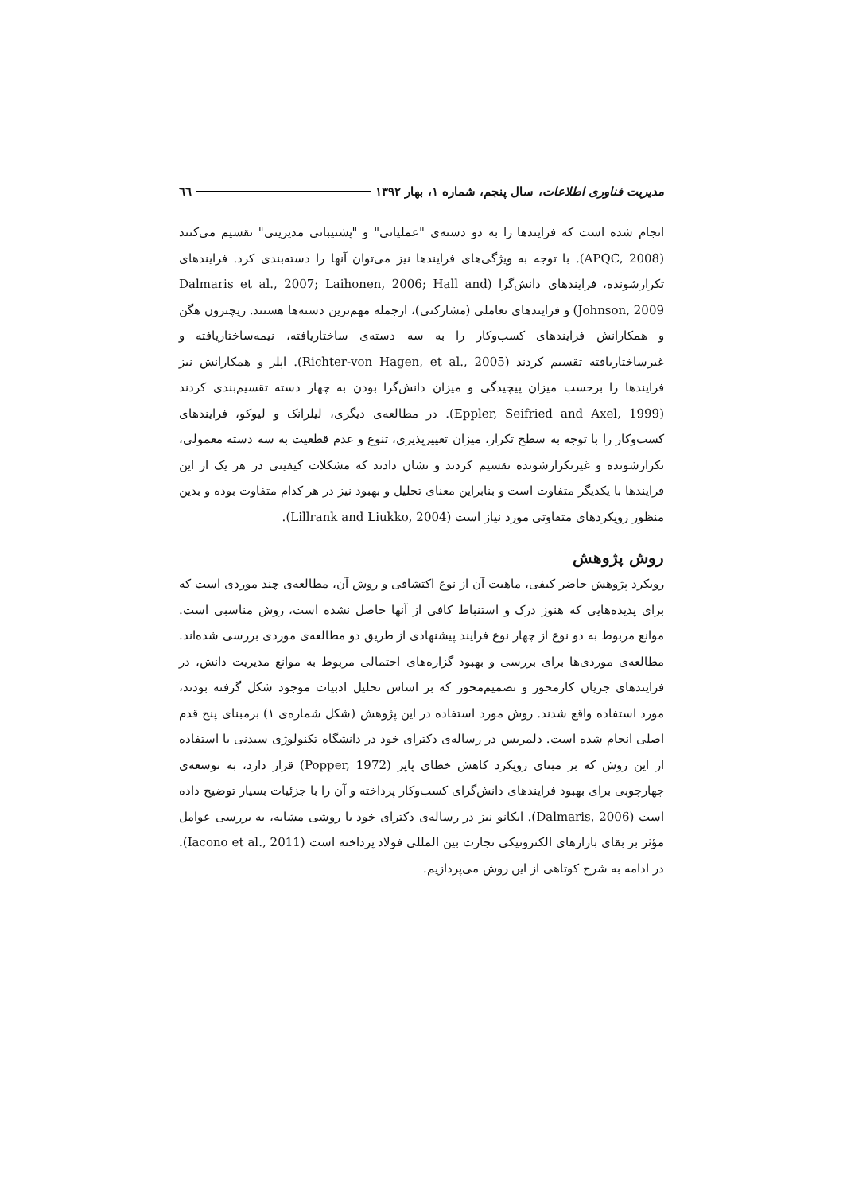مدیریت فناوری اطلاعات، سال پنجم، شماره ۱، بهار ۱۳۹۲ ٦٦
انجام شده است که فرایندها را به دو دسته‌ی "عملیاتی" و "پشتیبانی مدیریتی" تقسیم می‌کنند (APQC, 2008). با توجه به ویژگی‌های فرایندها نیز می‌توان آنها را دسته‌بندی کرد. فرایندهای تکرارشونده، فرایندهای دانش‌گرا (Dalmaris et al., 2007; Laihonen, 2006; Hall and Johnson, 2009) و فرایندهای تعاملی (مشارکتی)، ازجمله مهم‌ترین دسته‌ها هستند. ریچترون هگن و همکارانش فرایندهای کسب‌وکار را به سه دسته‌ی ساختاریافته، نیمه‌ساختاریافته و غیرساختاریافته تقسیم کردند (Richter-von Hagen, et al., 2005). اپلر و همکارانش نیز فرایندها را برحسب میزان پیچیدگی و میزان دانش‌گرا بودن به چهار دسته تقسیم‌بندی کردند (Eppler, Seifried and Axel, 1999). در مطالعه‌ی دیگری، لیلرانک و لیوکو، فرایندهای کسب‌وکار را با توجه به سطح تکرار، میزان تغییرپذیری، تنوع و عدم قطعیت به سه دسته معمولی، تکرارشونده و غیرتکرارشونده تقسیم کردند و نشان دادند که مشکلات کیفیتی در هر یک از این فرایندها با یکدیگر متفاوت است و بنابراین معنای تحلیل و بهبود نیز در هر کدام متفاوت بوده و بدین منظور رویکردهای متفاوتی مورد نیاز است (Lillrank and Liukko, 2004).
روش پژوهش
رویکرد پژوهش حاضر کیفی، ماهیت آن از نوع اکتشافی و روش آن، مطالعه‌ی چند موردی است که برای پدیده‌هایی که هنوز درک و استنباط کافی از آنها حاصل نشده است، روش مناسبی است. موانع مربوط به دو نوع از چهار نوع فرایند پیشنهادی از طریق دو مطالعه‌ی موردی بررسی شده‌اند. مطالعه‌ی موردی‌ها برای بررسی و بهبود گزاره‌های احتمالی مربوط به موانع مدیریت دانش، در فرایندهای جریان کارمحور و تصمیم‌محور که بر اساس تحلیل ادبیات موجود شکل گرفته بودند، مورد استفاده واقع شدند. روش مورد استفاده در این پژوهش (شکل شماره‌ی ۱) برمبنای پنج قدم اصلی انجام شده است. دلمریس در رساله‌ی دکترای خود در دانشگاه تکنولوژی سیدنی با استفاده از این روش که بر مبنای رویکرد کاهش خطای پاپر (Popper, 1972) قرار دارد، به توسعه‌ی چهارچوبی برای بهبود فرایندهای دانش‌گرای کسب‌وکار پرداخته و آن را با جزئیات بسیار توضیح داده است (Dalmaris, 2006). ایکانو نیز در رساله‌ی دکترای خود با روشی مشابه، به بررسی عوامل مؤثر بر بقای بازارهای الکترونیکی تجارت بین المللی فولاد پرداخته است (Iacono et al., 2011). در ادامه به شرح کوتاهی از این روش می‌پردازیم.